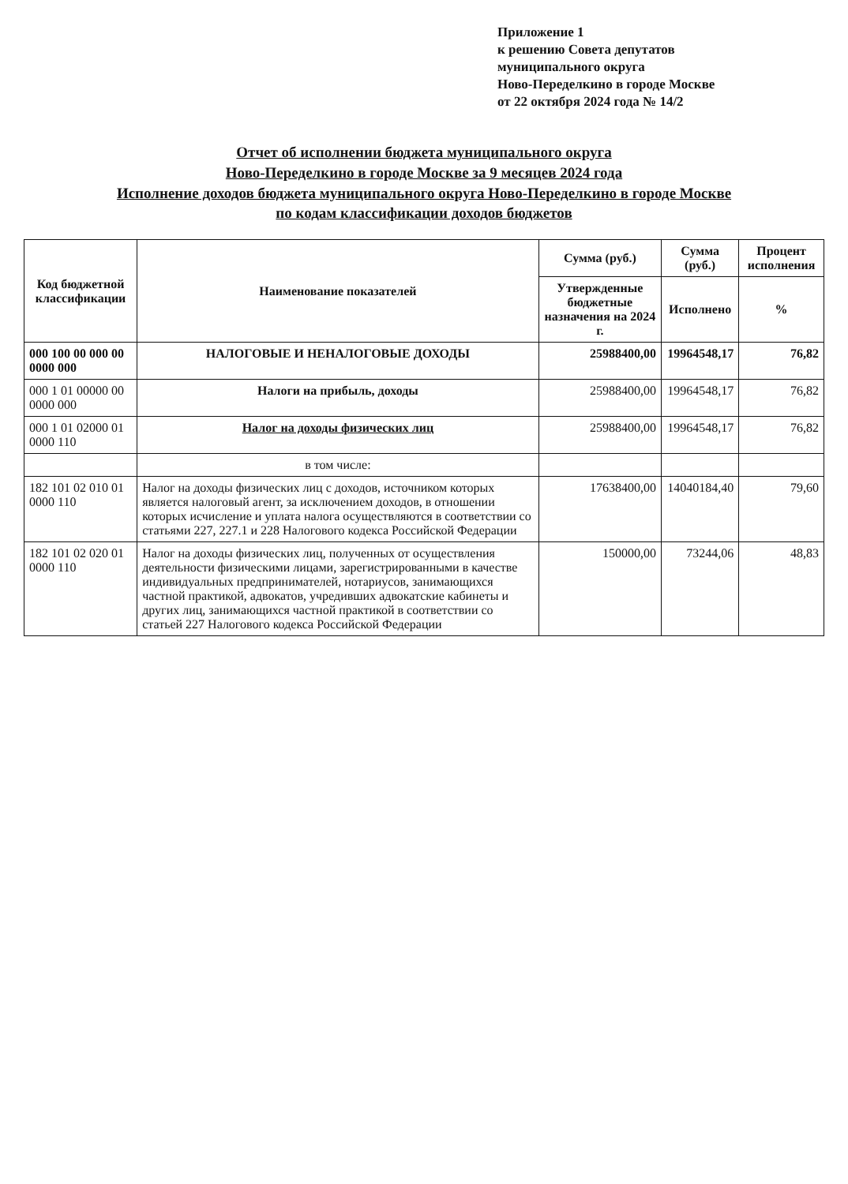Приложение 1
к решению Совета депутатов
муниципального округа
Ново-Переделкино в городе Москве
от 22 октября 2024 года № 14/2
Отчет об исполнении бюджета муниципального округа
Ново-Переделкино в городе Москве за 9 месяцев 2024 года
Исполнение доходов бюджета муниципального округа Ново-Переделкино в городе Москве
по кодам классификации доходов бюджетов
| Код бюджетной классификации | Наименование показателей | Сумма (руб.) | Сумма (руб.) | Процент исполнения |
| --- | --- | --- | --- | --- |
| | | Утвержденные бюджетные назначения на 2024 г. | Исполнено | % |
| 000 100 00 000 00 0000 000 | НАЛОГОВЫЕ И НЕНАЛОГОВЫЕ ДОХОДЫ | 25988400,00 | 19964548,17 | 76,82 |
| 000 1 01 00000 00 0000 000 | Налоги на прибыль, доходы | 25988400,00 | 19964548,17 | 76,82 |
| 000 1 01 02000 01 0000 110 | Налог на доходы физических лиц | 25988400,00 | 19964548,17 | 76,82 |
| | в том числе: | | | |
| 182 101 02 010 01 0000 110 | Налог на доходы физических лиц с доходов, источником которых является налоговый агент, за исключением доходов, в отношении которых исчисление и уплата налога осуществляются в соответствии со статьями 227, 227.1 и 228 Налогового кодекса Российской Федерации | 17638400,00 | 14040184,40 | 79,60 |
| 182 101 02 020 01 0000 110 | Налог на доходы физических лиц, полученных от осуществления деятельности физическими лицами, зарегистрированными в качестве индивидуальных предпринимателей, нотариусов, занимающихся частной практикой, адвокатов, учредивших адвокатские кабинеты и других лиц, занимающихся частной практикой в соответствии со статьей 227 Налогового кодекса Российской Федерации | 150000,00 | 73244,06 | 48,83 |